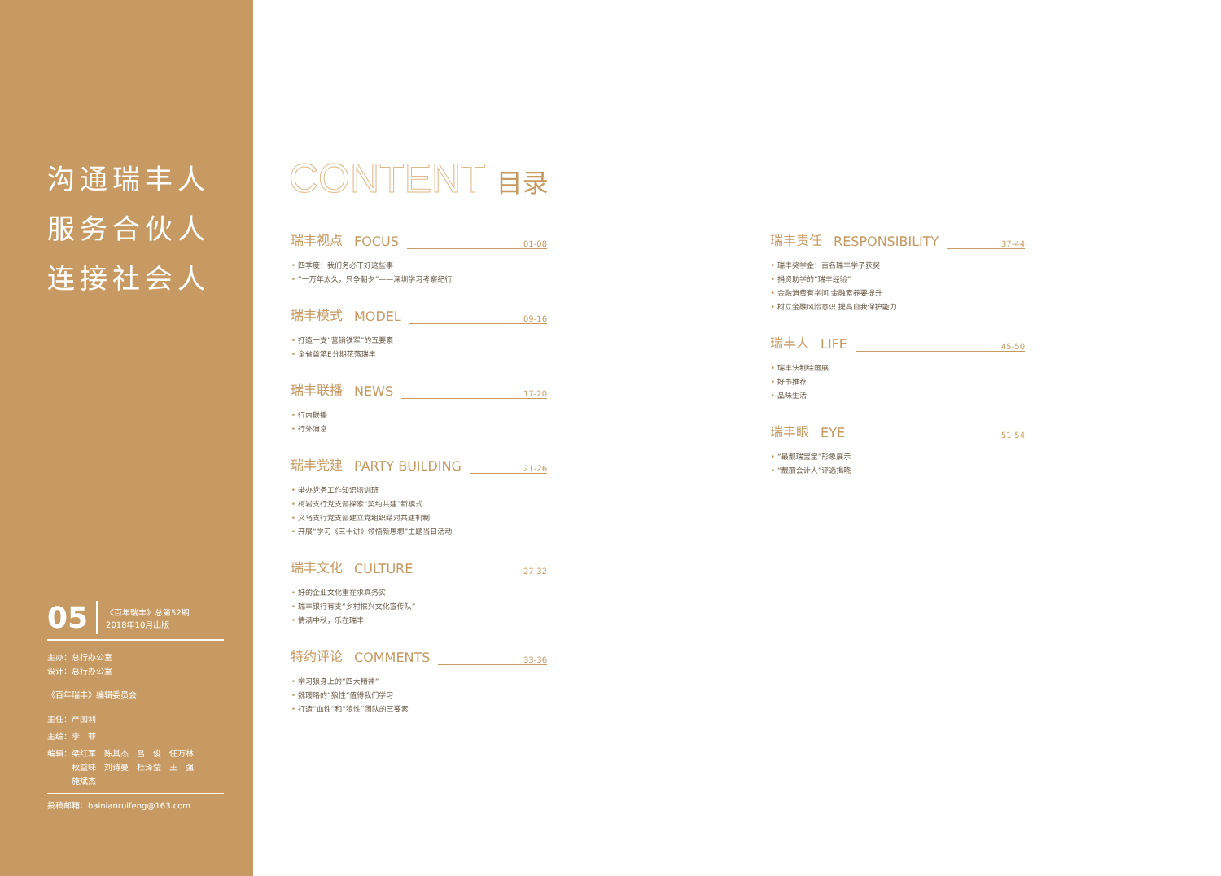沟通瑞丰人
服务合伙人
连接社会人
05
《百年瑞丰》总第52期
2018年10月出版
主办：总行办公室
设计：总行办公室
《百年瑞丰》编辑委员会
主任：严国利
主编：李　菲
编辑：梁红军　陈其杰　吕　俊　任万林
　　　秋益味　刘诗曼　杜泽莹　王　强
　　　施斌杰
投稿邮箱：bainianruifeng@163.com
CONTENT 目录
瑞丰视点 FOCUS
01-08
四季度：我们务必干好这些事
“一万年太久，只争朝夕”——深圳学习考察纪行
瑞丰模式 MODEL
09-16
打造一支“营销铁军”的五要素
全省首笔E分期花落瑞丰
瑞丰联播 NEWS
17-20
行内联播
行外消息
瑞丰党建 PARTY BUILDING
21-26
举办党务工作知识培训班
柯岩支行党支部探索“契约共建”新模式
义乌支行党支部建立党组织结对共建机制
开展“学习《三十讲》领悟新思想”主题当日活动
瑞丰文化 CULTURE
27-32
好的企业文化重在求真务实
瑞丰银行有支“乡村振兴文化宣传队”
情满中秋，乐在瑞丰
特约评论 COMMENTS
33-36
学习狼身上的“四大精神”
魏璎珞的“狼性”值得我们学习
打造“血性”和“狼性”团队的三要素
瑞丰责任 RESPONSIBILITY
37-44
瑞丰奖学金：百名瑞丰学子获奖
捐资助学的“瑞丰经验”
金融消费有学问 金融素养要提升
树立金融风险意识 提高自我保护能力
瑞丰人 LIFE
45-50
瑞丰法制绘画展
好书推荐
品味生活
瑞丰眼 EYE
51-54
“最靓瑞宝宝”形象展示
“靓丽会计人”评选揭晓